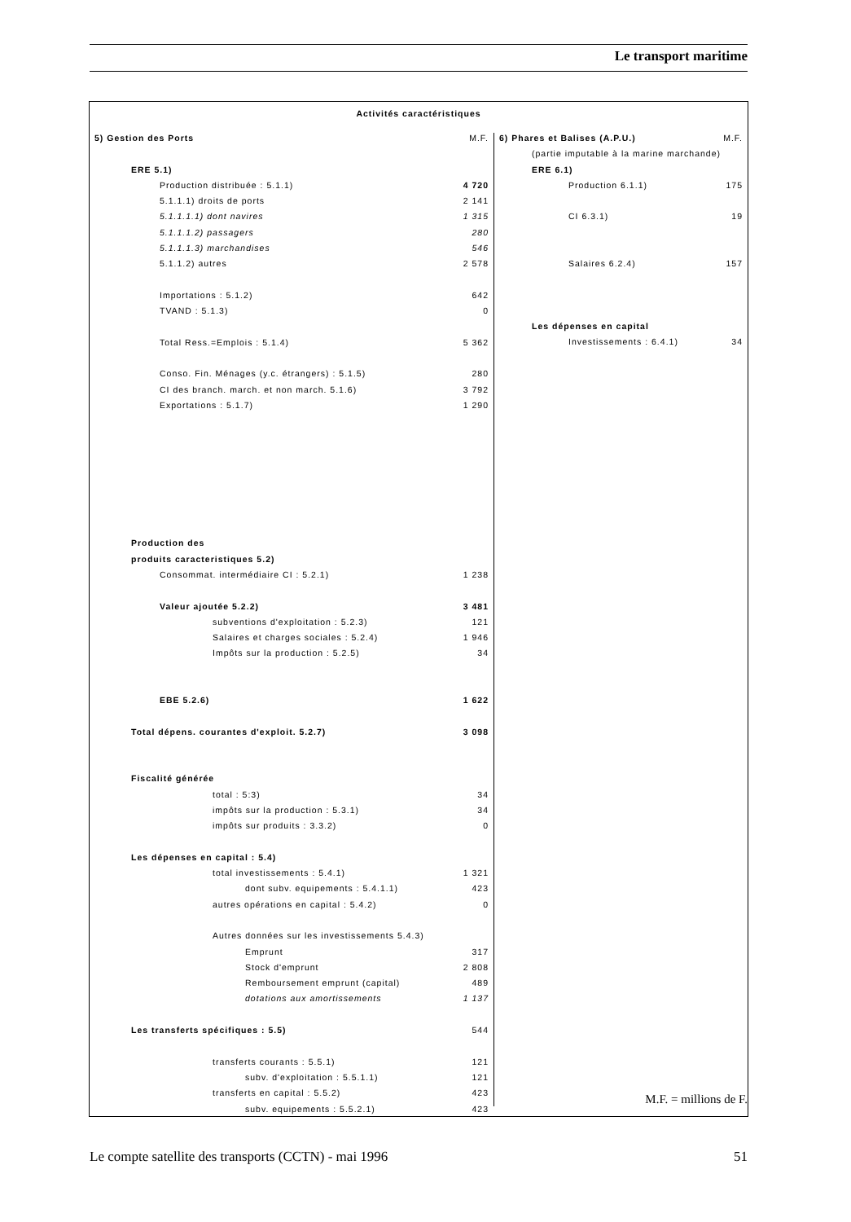Le transport maritime
Activités caractéristiques
| 5) Gestion des Ports | M.F. |
| ERE 5.1) | |
| Production distribuée : 5.1.1) | 4 720 |
| 5.1.1.1) droits de ports | 2 141 |
| 5.1.1.1.1) dont navires | 1 315 |
| 5.1.1.1.2) passagers | 280 |
| 5.1.1.1.3) marchandises | 546 |
| 5.1.1.2) autres | 2 578 |
| Importations : 5.1.2) | 642 |
| TVAND : 5.1.3) | 0 |
| Total Ress.=Emplois : 5.1.4) | 5 362 |
| Conso. Fin. Ménages (y.c. étrangers) : 5.1.5) | 280 |
| CI des branch. march. et non march. 5.1.6) | 3 792 |
| Exportations : 5.1.7) | 1 290 |
| Production des | |
| produits caracteristiques 5.2) | |
| Consommat. intermédiaire CI : 5.2.1) | 1 238 |
| Valeur ajoutée 5.2.2) | 3 481 |
| subventions d'exploitation : 5.2.3) | 121 |
| Salaires et charges sociales : 5.2.4) | 1 946 |
| Impôts sur la production : 5.2.5) | 34 |
| EBE 5.2.6) | 1 622 |
| Total dépens. courantes d'exploit. 5.2.7) | 3 098 |
| Fiscalité générée | |
| total : 5:3) | 34 |
| impôts sur la production : 5.3.1) | 34 |
| impôts sur produits : 3.3.2) | 0 |
| Les dépenses en capital : 5.4) | |
| total investissements : 5.4.1) | 1 321 |
| dont subv. equipements : 5.4.1.1) | 423 |
| autres opérations en capital : 5.4.2) | 0 |
| Autres données sur les investissements 5.4.3) | |
| Emprunt | 317 |
| Stock d'emprunt | 2 808 |
| Remboursement emprunt (capital) | 489 |
| dotations aux amortissements | 1 137 |
| Les transferts spécifiques : 5.5) | 544 |
| transferts courants : 5.5.1) | 121 |
| subv. d'exploitation : 5.5.1.1) | 121 |
| transferts en capital : 5.5.2) | 423 |
| subv. equipements : 5.5.2.1) | 423 |
| 6) Phares et Balises (A.P.U.) | M.F. |
| (partie imputable à la marine marchande) | |
| ERE 6.1) | |
| Production 6.1.1) | 175 |
| CI 6.3.1) | 19 |
| Salaires 6.2.4) | 157 |
| Les dépenses en capital | |
| Investissements : 6.4.1) | 34 |
M.F. = millions de F.
Le compte satellite des transports (CCTN) - mai 1996 51